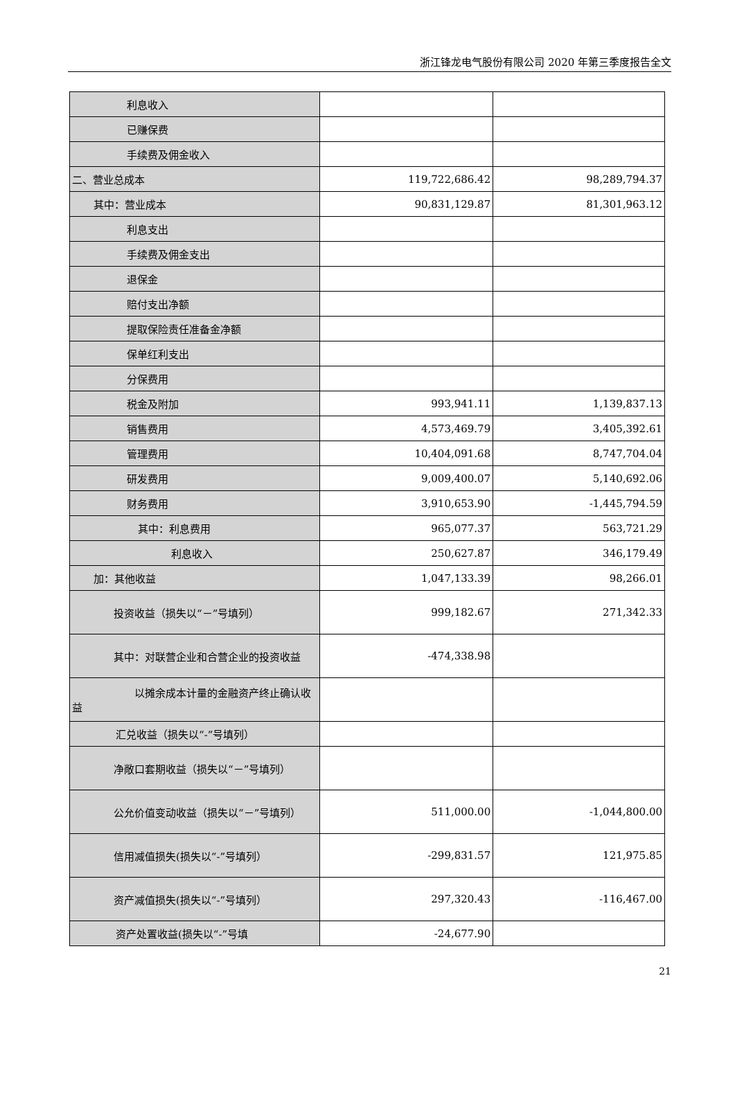浙江锋龙电气股份有限公司 2020 年第三季度报告全文
| 利息收入 | | |
| 已赚保费 | | |
| 手续费及佣金收入 | | |
| 二、营业总成本 | 119,722,686.42 | 98,289,794.37 |
| 其中：营业成本 | 90,831,129.87 | 81,301,963.12 |
| 利息支出 | | |
| 手续费及佣金支出 | | |
| 退保金 | | |
| 赔付支出净额 | | |
| 提取保险责任准备金净额 | | |
| 保单红利支出 | | |
| 分保费用 | | |
| 税金及附加 | 993,941.11 | 1,139,837.13 |
| 销售费用 | 4,573,469.79 | 3,405,392.61 |
| 管理费用 | 10,404,091.68 | 8,747,704.04 |
| 研发费用 | 9,009,400.07 | 5,140,692.06 |
| 财务费用 | 3,910,653.90 | -1,445,794.59 |
| 其中：利息费用 | 965,077.37 | 563,721.29 |
| 利息收入 | 250,627.87 | 346,179.49 |
| 加：其他收益 | 1,047,133.39 | 98,266.01 |
| 投资收益（损失以“－”号填列） | 999,182.67 | 271,342.33 |
| 其中：对联营企业和合营企业的投资收益 | -474,338.98 | |
| 以摊余成本计量的金融资产终止确认收益 | | |
| 汇兑收益（损失以“-”号填列） | | |
| 净敞口套期收益（损失以“－”号填列） | | |
| 公允价值变动收益（损失以“－”号填列） | 511,000.00 | -1,044,800.00 |
| 信用减值损失(损失以“-”号填列） | -299,831.57 | 121,975.85 |
| 资产减值损失(损失以“-”号填列） | 297,320.43 | -116,467.00 |
| 资产处置收益(损失以“-”号填 | -24,677.90 | |
21